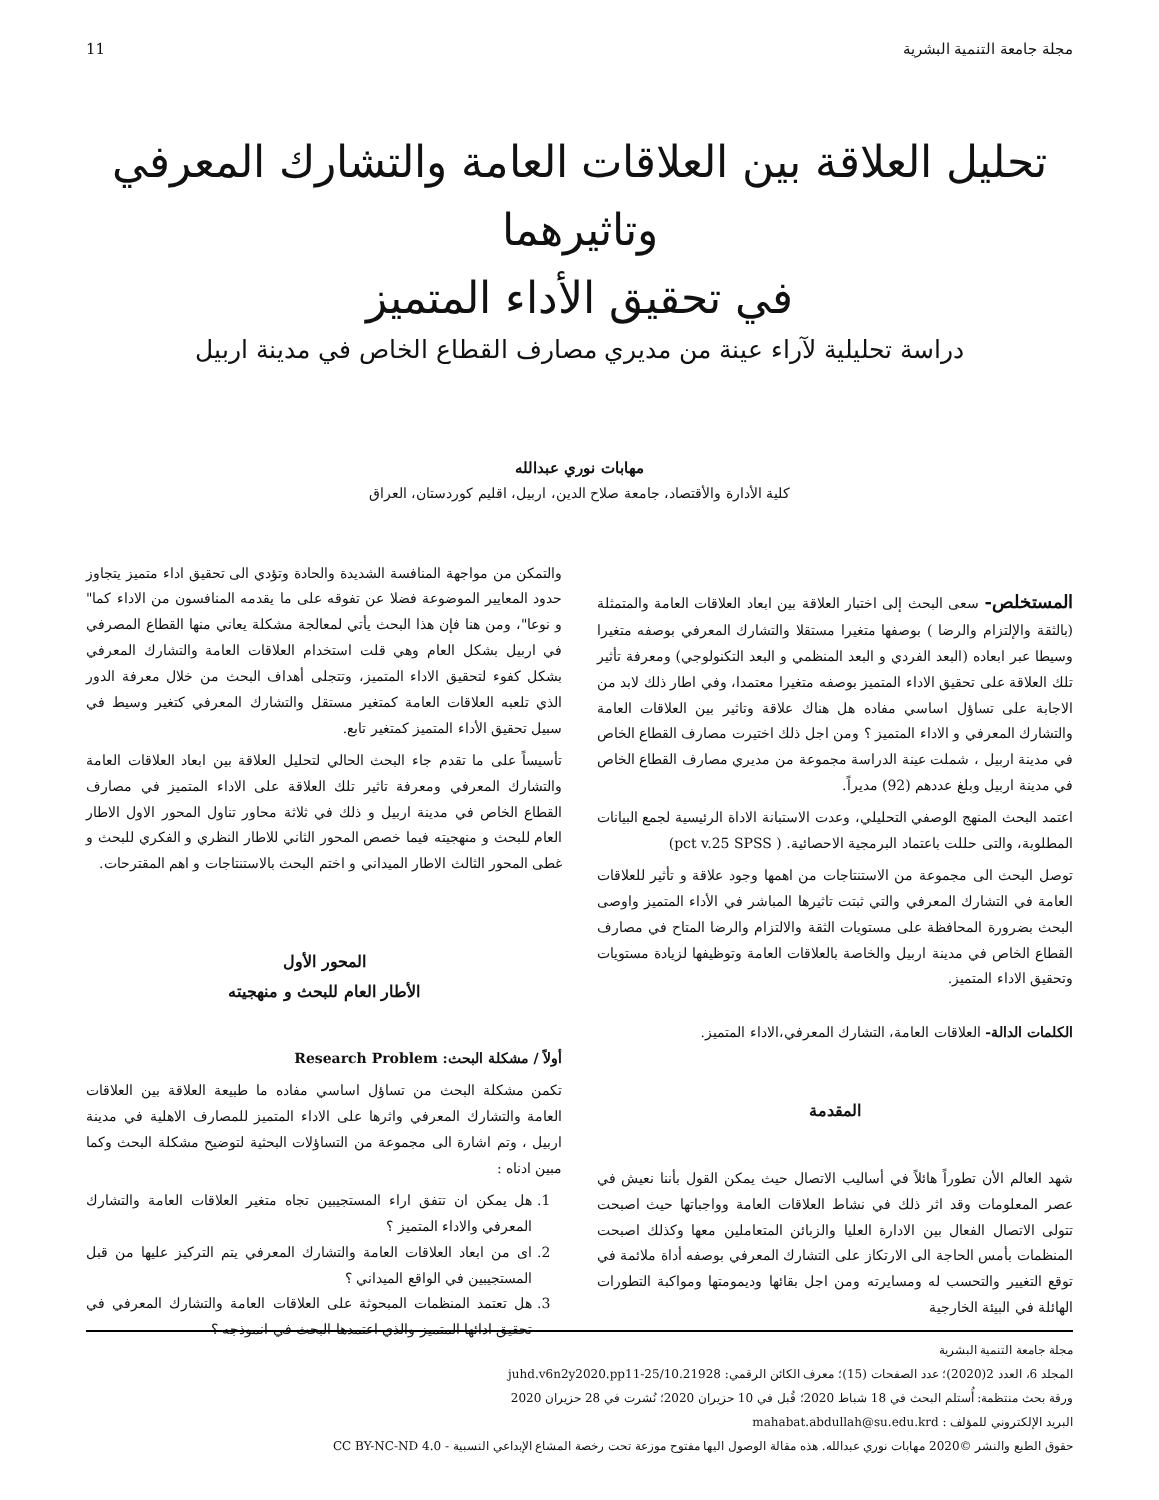مجلة جامعة التنمية البشرية 11
تحليل العلاقة بين العلاقات العامة والتشارك المعرفي وتاثيرهما
في تحقيق الأداء المتميز
دراسة تحليلية لآراء عينة من مديري مصارف القطاع الخاص في مدينة اربيل
مهابات نوري عبدالله
كلية الأدارة والأقتصاد، جامعة صلاح الدين، اربيل، اقليم كوردستان، العراق
المستخلص- سعى البحث إلى اختبار العلاقة بين ابعاد العلاقات العامة والمتمثلة (بالثقة والإلتزام والرضا ) بوصفها متغيرا مستقلا والتشارك المعرفي بوصفه متغيرا وسيطا عبر ابعاده (البعد الفردي و البعد المنظمي و البعد التكنولوجي) ومعرفة تأثير تلك العلاقة على تحقيق الاداء المتميز بوصفه متغيرا معتمدا، وفي اطار ذلك لابد من الاجابة على تساؤل اساسي مفاده هل هناك علاقة وتاثير بين العلاقات العامة والتشارك المعرفي و الاداء المتميز ؟ ومن اجل ذلك اختيرت مصارف القطاع الخاص في مدينة اربيل ، شملت عينة الدراسة مجموعة من مديري مصارف القطاع الخاص في مدينة اربيل وبلغ عددهم (92) مديراً.
اعتمد البحث المنهج الوصفي التحليلي، وعدت الاستبانة الاداة الرئيسية لجمع البيانات المطلوبة، والتى حللت باعتماد البرمجية الاحصائية. ( pct v.25 SPSS)
توصل البحث الى مجموعة من الاستنتاجات من اهمها وجود علاقة و تأثير للعلاقات العامة في التشارك المعرفي والتي ثبتت تاثيرها المباشر في الأداء المتميز واوصى البحث بضرورة المحافظة على مستويات الثقة والالتزام والرضا المتاح في مصارف القطاع الخاص في مدينة اربيل والخاصة بالعلاقات العامة وتوظيفها لزيادة مستويات وتحقيق الاداء المتميز.
الكلمات الدالة- العلاقات العامة، التشارك المعرفي،الاداء المتميز.
المقدمة
شهد العالم الأن تطوراً هائلاً في أساليب الاتصال حيث يمكن القول بأننا نعيش في عصر المعلومات وقد اثر ذلك في نشاط العلاقات العامة وواجباتها حيث اصبحت تتولى الاتصال الفعال بين الادارة العليا والزبائن المتعاملين معها وكذلك اصبحت المنظمات بأمس الحاجة الى الارتكاز على التشارك المعرفي بوصفه أداة ملائمة في توقع التغيير والتحسب له ومسايرته ومن اجل بقائها وديمومتها ومواكبة التطورات الهائلة في البيئة الخارجية
والتمكن من مواجهة المنافسة الشديدة والحادة وتؤدي الى تحقيق اداء متميز يتجاوز حدود المعايير الموضوعة فضلا عن تفوقه على ما يقدمه المنافسون من الاداء كما" و نوعا"، ومن هنا فإن هذا البحث يأتي لمعالجة مشكلة يعاني منها القطاع المصرفي في اربيل بشكل العام وهي قلت استخدام العلاقات العامة والتشارك المعرفي بشكل كفوء لتحقيق الاداء المتميز، وتتجلى أهداف البحث من خلال معرفة الدور الذي تلعبه العلاقات العامة كمتغير مستقل والتشارك المعرفي كتغير وسيط في سبيل تحقيق الأداء المتميز كمتغير تابع.
تأسيساً على ما تقدم جاء البحث الحالي لتحليل العلاقة بين ابعاد العلاقات العامة والتشارك المعرفي ومعرفة تاثير تلك العلاقة على الاداء المتميز في مصارف القطاع الخاص في مدينة اربيل و ذلك في ثلاثة محاور تناول المحور الاول الاطار العام للبحث و منهجيته فيما خصص المحور الثاني للاطار النظري و الفكري للبحث و غطى المحور الثالث الاطار الميداني و اختم البحث بالاستنتاجات و اهم المقترحات.
المحور الأول
الأطار العام للبحث و منهجيته
أولاً / مشكلة البحث: Research Problem
تكمن مشكلة البحث من تساؤل اساسي مفاده ما طبيعة العلاقة بين العلاقات العامة والتشارك المعرفي واثرها على الاداء المتميز للمصارف الاهلية في مدينة اربيل ، وتم اشارة الى مجموعة من التساؤلات البحثية لتوضيح مشكلة البحث وكما مبين ادناه :
1. هل يمكن ان تتفق اراء المستجيبين تجاه متغير العلاقات العامة والتشارك المعرفي والاداء المتميز ؟
2. اى من ابعاد العلاقات العامة والتشارك المعرفي يتم التركيز عليها من قبل المستجيبين في الواقع الميداني ؟
3. هل تعتمد المنظمات المبحوثة على العلاقات العامة والتشارك المعرفي في تحقيق ادائها المتميز والذي اعتمدها البحث في انموذجه ؟
مجلة جامعة التنمية البشرية
المجلد 6، العدد 2(2020)؛ عدد الصفحات (15)؛ معرف الكائن الرقمي: 10.21928/juhd.v6n2y2020.pp11-25
ورقة بحث منتظمة: أُستلم البحث في 18 شباط 2020؛ قُبل في 10 حزيران 2020؛ نُشرت في 28 حزيران 2020
البريد الإلكتروني للمؤلف : mahabat.abdullah@su.edu.krd
حقوق الطبع والنشر ©2020 مهابات نوري عبدالله. هذه مقالة الوصول اليها مفتوح موزعة تحت رخصة المشاع الإبداعي النسبية - CC BY-NC-ND 4.0